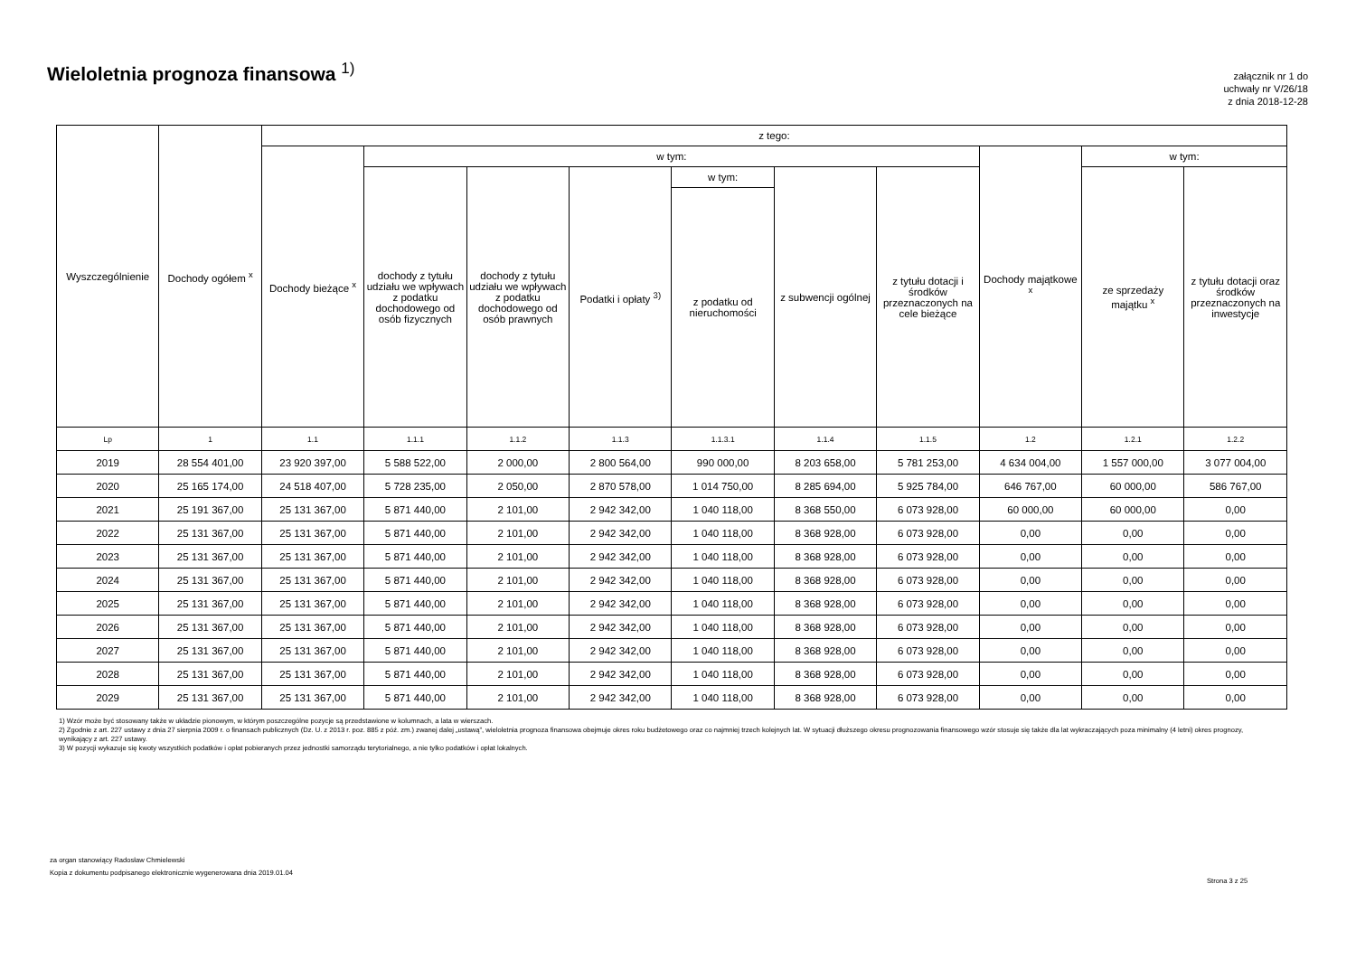Wieloletnia prognoza finansowa <sup>1)</sup>
załącznik nr 1 do
uchwały nr V/26/18
z dnia 2018-12-28
| Wyszczególnienie | Dochody ogółem <sup>x</sup> | z tego: | | | | | | | | | |
| --- | --- | --- | --- | --- | --- | --- | --- | --- | --- | --- | --- |
| | | Dochody bieżące <sup>x</sup> | w tym: | | | | | | Dochody majątkowe <sup>x</sup> | w tym: | |
| | | | dochody z tytułu udziału we wpływach z podatku dochodowego od osób fizycznych | dochody z tytułu udziału we wpływach z podatku dochodowego od osób prawnych | Podatki i opłaty <sup>3)</sup> | w tym: | z subwencji ogólnej | z tytułu dotacji i środków przeznaczonych na cele bieżące | | ze sprzedaży majątku <sup>x</sup> | z tytułu dotacji oraz środków przeznaczonych na inwestycje |
| | | | | | | z podatku od nieruchomości | | | | | |
| Lp | 1 | 1.1 | 1.1.1 | 1.1.2 | 1.1.3 | 1.1.3.1 | 1.1.4 | 1.1.5 | 1.2 | 1.2.1 | 1.2.2 |
| 2019 | 28 554 401,00 | 23 920 397,00 | 5 588 522,00 | 2 000,00 | 2 800 564,00 | 990 000,00 | 8 203 658,00 | 5 781 253,00 | 4 634 004,00 | 1 557 000,00 | 3 077 004,00 |
| 2020 | 25 165 174,00 | 24 518 407,00 | 5 728 235,00 | 2 050,00 | 2 870 578,00 | 1 014 750,00 | 8 285 694,00 | 5 925 784,00 | 646 767,00 | 60 000,00 | 586 767,00 |
| 2021 | 25 191 367,00 | 25 131 367,00 | 5 871 440,00 | 2 101,00 | 2 942 342,00 | 1 040 118,00 | 8 368 550,00 | 6 073 928,00 | 60 000,00 | 60 000,00 | 0,00 |
| 2022 | 25 131 367,00 | 25 131 367,00 | 5 871 440,00 | 2 101,00 | 2 942 342,00 | 1 040 118,00 | 8 368 928,00 | 6 073 928,00 | 0,00 | 0,00 | 0,00 |
| 2023 | 25 131 367,00 | 25 131 367,00 | 5 871 440,00 | 2 101,00 | 2 942 342,00 | 1 040 118,00 | 8 368 928,00 | 6 073 928,00 | 0,00 | 0,00 | 0,00 |
| 2024 | 25 131 367,00 | 25 131 367,00 | 5 871 440,00 | 2 101,00 | 2 942 342,00 | 1 040 118,00 | 8 368 928,00 | 6 073 928,00 | 0,00 | 0,00 | 0,00 |
| 2025 | 25 131 367,00 | 25 131 367,00 | 5 871 440,00 | 2 101,00 | 2 942 342,00 | 1 040 118,00 | 8 368 928,00 | 6 073 928,00 | 0,00 | 0,00 | 0,00 |
| 2026 | 25 131 367,00 | 25 131 367,00 | 5 871 440,00 | 2 101,00 | 2 942 342,00 | 1 040 118,00 | 8 368 928,00 | 6 073 928,00 | 0,00 | 0,00 | 0,00 |
| 2027 | 25 131 367,00 | 25 131 367,00 | 5 871 440,00 | 2 101,00 | 2 942 342,00 | 1 040 118,00 | 8 368 928,00 | 6 073 928,00 | 0,00 | 0,00 | 0,00 |
| 2028 | 25 131 367,00 | 25 131 367,00 | 5 871 440,00 | 2 101,00 | 2 942 342,00 | 1 040 118,00 | 8 368 928,00 | 6 073 928,00 | 0,00 | 0,00 | 0,00 |
| 2029 | 25 131 367,00 | 25 131 367,00 | 5 871 440,00 | 2 101,00 | 2 942 342,00 | 1 040 118,00 | 8 368 928,00 | 6 073 928,00 | 0,00 | 0,00 | 0,00 |
1) Wzór może być stosowany także w układzie pionowym, w którym poszczególne pozycje są przedstawione w kolumnach, a lata w wierszach.
2) Zgodnie z art. 227 ustawy z dnia 27 sierpnia 2009 r. o finansach publicznych (Dz. U. z 2013 r. poz. 885 z póź. zm.) zwanej dalej „ustawą”, wieloletnia prognoza finansowa obejmuje okres roku budżetowego oraz co najmniej trzech kolejnych lat. W sytuacji dłuższego okresu prognozowania finansowego wzór stosuje się także dla lat wykraczających poza minimalny (4 letni) okres prognozy, wynikający z art. 227 ustawy.
3) W pozycji wykazuje się kwoty wszystkich podatków i opłat pobieranych przez jednostki samorządu terytorialnego, a nie tylko podatków i opłat lokalnych.
za organ stanowiący Radosław Chmielewski
Kopia z dokumentu podpisanego elektronicznie wygenerowana dnia 2019.01.04
Strona 3 z 25